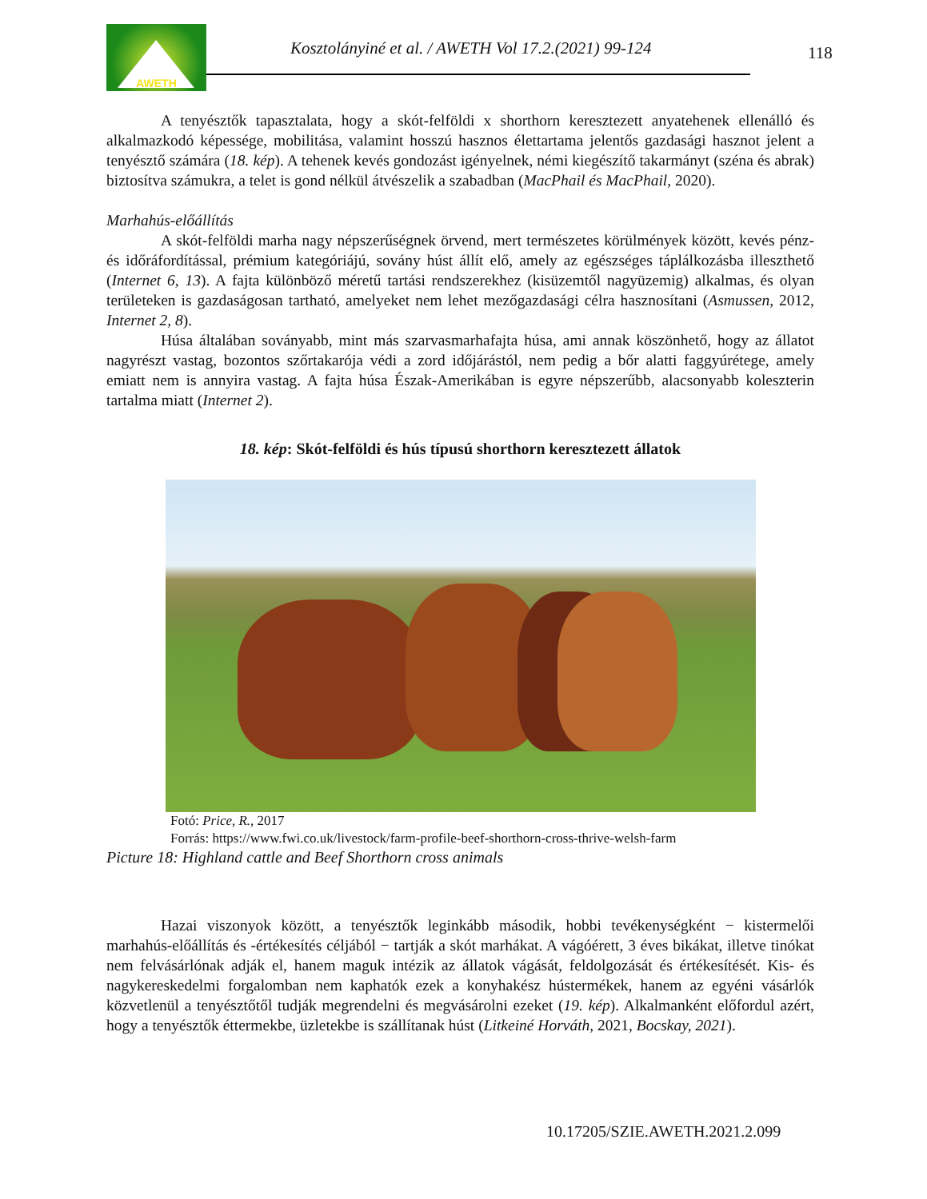AWETH
Kosztolányiné et al. / AWETH Vol 17.2.(2021) 99-124
118
A tenyésztők tapasztalata, hogy a skót-felföldi x shorthorn keresztezett anyatehenek ellenálló és alkalmazkodó képessége, mobilitása, valamint hosszú hasznos élettartama jelentős gazdasági hasznot jelent a tenyésztő számára (18. kép). A tehenek kevés gondozást igényelnek, némi kiegészítő takarmányt (széna és abrak) biztosítva számukra, a telet is gond nélkül átvészelik a szabadban (MacPhail és MacPhail, 2020).
Marhahús-előállítás
A skót-felföldi marha nagy népszerűségnek örvend, mert természetes körülmények között, kevés pénz- és időráfordítással, prémium kategóriájú, sovány húst állít elő, amely az egészséges táplálkozásba illeszthető (Internet 6, 13). A fajta különböző méretű tartási rendszerekhez (kisüzemtől nagyüzemig) alkalmas, és olyan területeken is gazdaságosan tartható, amelyeket nem lehet mezőgazdasági célra hasznosítani (Asmussen, 2012, Internet 2, 8).
Húsa általában soványabb, mint más szarvasmarhafajta húsa, ami annak köszönhető, hogy az állatot nagyrészt vastag, bozontos szőrtakarója védi a zord időjárástól, nem pedig a bőr alatti faggyúrétege, amely emiatt nem is annyira vastag. A fajta húsa Észak-Amerikában is egyre népszerűbb, alacsonyabb koleszterin tartalma miatt (Internet 2).
18. kép: Skót-felföldi és hús típusú shorthorn keresztezett állatok
Fotó: Price, R., 2017
Forrás: https://www.fwi.co.uk/livestock/farm-profile-beef-shorthorn-cross-thrive-welsh-farm
Picture 18: Highland cattle and Beef Shorthorn cross animals
Hazai viszonyok között, a tenyésztők leginkább második, hobbi tevékenységként − kistermelői marhahús-előállítás és -értékesítés céljából − tartják a skót marhákat. A vágóérett, 3 éves bikákat, illetve tinókat nem felvásárlónak adják el, hanem maguk intézik az állatok vágását, feldolgozását és értékesítését. Kis- és nagykereskedelmi forgalomban nem kaphatók ezek a konyhakész hústermékek, hanem az egyéni vásárlók közvetlenül a tenyésztőtől tudják megrendelni és megvásárolni ezeket (19. kép). Alkalmanként előfordul azért, hogy a tenyésztők éttermekbe, üzletekbe is szállítanak húst (Litkeiné Horváth, 2021, Bocskay, 2021).
10.17205/SZIE.AWETH.2021.2.099